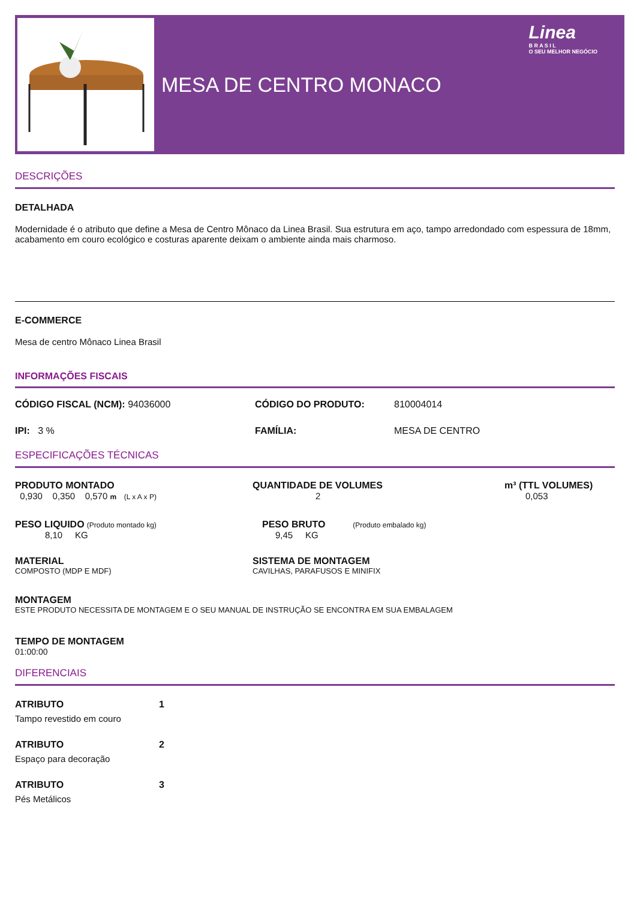MESA DE CENTRO MONACO
Linea
B R A S I L
O SEU MELHOR NEGÓCIO
DESCRIÇÕES
DETALHADA
Modernidade é o atributo que define a Mesa de Centro Mônaco da Linea Brasil. Sua estrutura em aço, tampo arredondado com espessura de 18mm, acabamento em couro ecológico e costuras aparente deixam o ambiente ainda mais charmoso.
E-COMMERCE
Mesa de centro Mônaco Linea Brasil
INFORMAÇÕES FISCAIS
CÓDIGO FISCAL (NCM): 94036000 CÓDIGO DO PRODUTO: 810004014
IPI: 3 % FAMÍLIA: MESA DE CENTRO
ESPECIFICAÇÕES TÉCNICAS
PRODUTO MONTADO
0,930 0,350 0,570 m (L x A x P)
QUANTIDADE DE VOLUMES
2
m³ (TTL VOLUMES)
0,053
PESO LIQUIDO (Produto montado kg)
8,10 KG
PESO BRUTO (Produto embalado kg)
9,45 KG
MATERIAL
COMPOSTO (MDP E MDF)
SISTEMA DE MONTAGEM
CAVILHAS, PARAFUSOS E MINIFIX
MONTAGEM
ESTE PRODUTO NECESSITA DE MONTAGEM E O SEU MANUAL DE INSTRUÇÃO SE ENCONTRA EM SUA EMBALAGEM
TEMPO DE MONTAGEM
01:00:00
DIFERENCIAIS
ATRIBUTO 1
Tampo revestido em couro
ATRIBUTO 2
Espaço para decoração
ATRIBUTO 3
Pés Metálicos